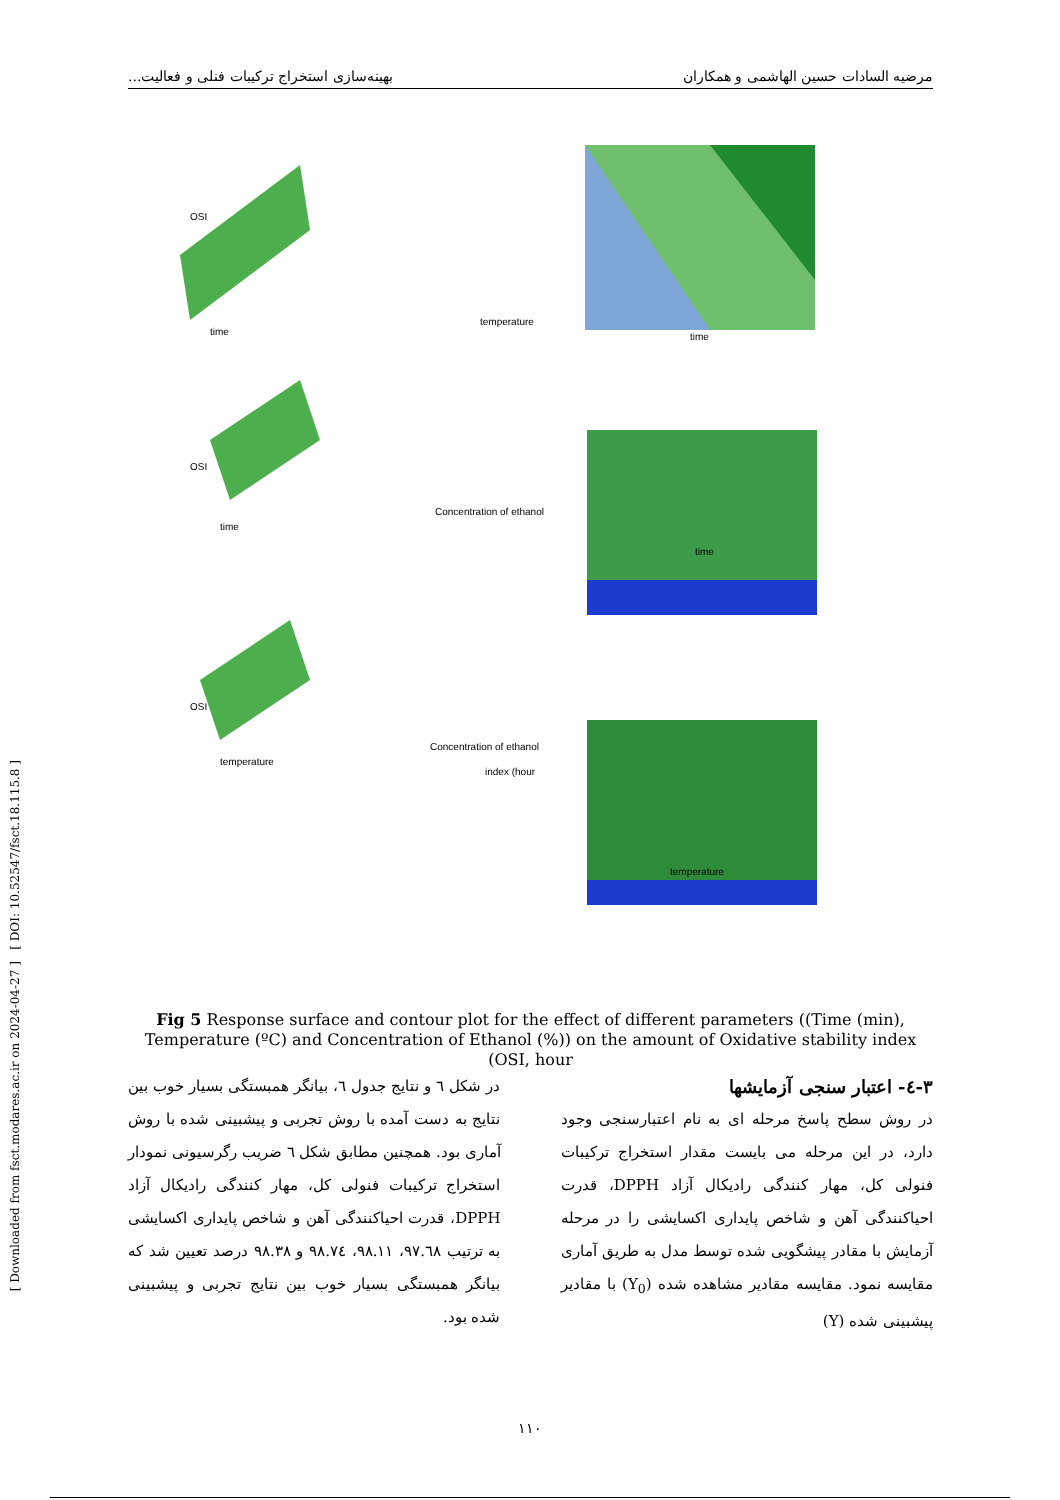مرضیه السادات حسین الهاشمی و همکاران بهینه‌سازی استخراج ترکیبات فنلی و فعالیت...
[ Downloaded from fsct.modares.ac.ir on 2024-04-27 ] [ DOI: 10.52547/fsct.18.115.8 ]
OSI
time
temperature
time
OSI
time
Concentration of ethanol
time
OSI
temperature
Concentration of ethanol
temperature
index (hour
Fig 5 Response surface and contour plot for the effect of different parameters ((Time (min), Temperature (ºC) and Concentration of Ethanol (%)) on the amount of Oxidative stability index (OSI, hour
۳-٤- اعتبار سنجی آزمایشها
در روش سطح پاسخ مرحله ای به نام اعتبارسنجی وجود دارد، در این مرحله می بایست مقدار استخراج ترکیبات فنولی کل، مهار کنندگی رادیکال آزاد DPPH، قدرت احیاکنندگی آهن و شاخص پایداری اکسایشی را در مرحله آزمایش با مقادر پیشگویی شده توسط مدل به طریق آماری مقایسه نمود. مقایسه مقادیر مشاهده شده (Y<sub>0</sub>) با مقادیر پیشبینی شده (Y)
در شکل ٦ و نتایج جدول ٦، بیانگر همبستگی بسیار خوب بین نتایج به دست آمده با روش تجربی و پیشبینی شده با روش آماری بود. همچنین مطابق شکل ٦ ضریب رگرسیونی نمودار استخراج ترکیبات فنولی کل، مهار کنندگی رادیکال آزاد DPPH، قدرت احیاکنندگی آهن و شاخص پایداری اکسایشی به ترتیب ٩٧.٦٨، ٩٨.١١، ٩٨.٧٤ و ٩٨.٣٨ درصد تعیین شد که بیانگر همبستگی بسیار خوب بین نتایج تجربی و پیشبینی شده بود.
١١٠